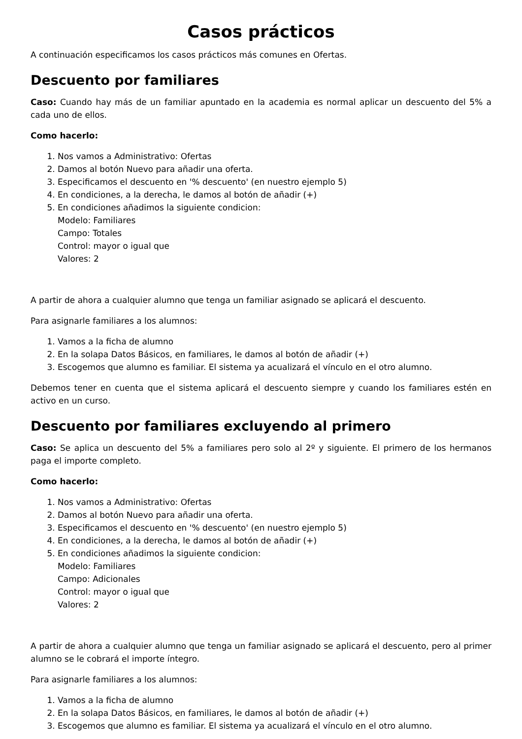Casos prácticos
A continuación especificamos los casos prácticos más comunes en Ofertas.
Descuento por familiares
Caso: Cuando hay más de un familiar apuntado en la academia es normal aplicar un descuento del 5% a cada uno de ellos.
Como hacerlo:
1. Nos vamos a Administrativo: Ofertas
2. Damos al botón Nuevo para añadir una oferta.
3. Especificamos el descuento en '% descuento' (en nuestro ejemplo 5)
4. En condiciones, a la derecha, le damos al botón de añadir (+)
5. En condiciones añadimos la siguiente condicion:
Modelo: Familiares
Campo: Totales
Control: mayor o igual que
Valores: 2
A partir de ahora a cualquier alumno que tenga un familiar asignado se aplicará el descuento.
Para asignarle familiares a los alumnos:
1. Vamos a la ficha de alumno
2. En la solapa Datos Básicos, en familiares, le damos al botón de añadir (+)
3. Escogemos que alumno es familiar. El sistema ya acualizará el vínculo en el otro alumno.
Debemos tener en cuenta que el sistema aplicará el descuento siempre y cuando los familiares estén en activo en un curso.
Descuento por familiares excluyendo al primero
Caso: Se aplica un descuento del 5% a familiares pero solo al 2º y siguiente. El primero de los hermanos paga el importe completo.
Como hacerlo:
1. Nos vamos a Administrativo: Ofertas
2. Damos al botón Nuevo para añadir una oferta.
3. Especificamos el descuento en '% descuento' (en nuestro ejemplo 5)
4. En condiciones, a la derecha, le damos al botón de añadir (+)
5. En condiciones añadimos la siguiente condicion:
Modelo: Familiares
Campo: Adicionales
Control: mayor o igual que
Valores: 2
A partir de ahora a cualquier alumno que tenga un familiar asignado se aplicará el descuento, pero al primer alumno se le cobrará el importe íntegro.
Para asignarle familiares a los alumnos:
1. Vamos a la ficha de alumno
2. En la solapa Datos Básicos, en familiares, le damos al botón de añadir (+)
3. Escogemos que alumno es familiar. El sistema ya acualizará el vínculo en el otro alumno.